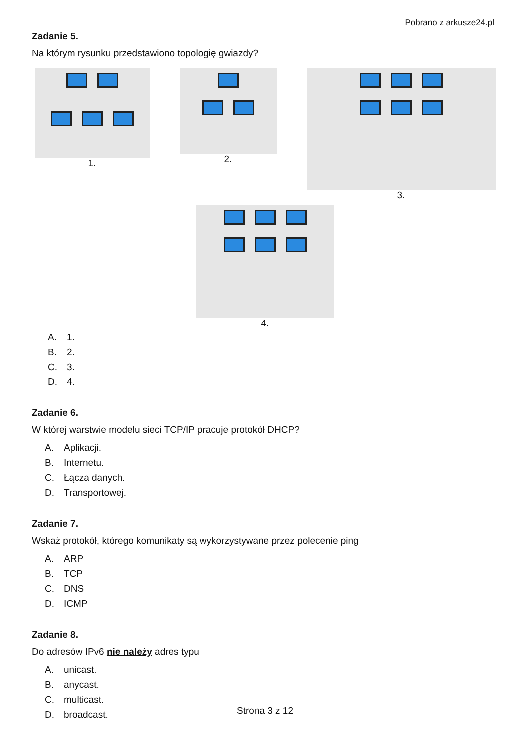Pobrano z arkusze24.pl
Zadanie 5.
Na którym rysunku przedstawiono topologię gwiazdy?
1.
2.
3.
4.
A. 1.
B. 2.
C. 3.
D. 4.
Zadanie 6.
W której warstwie modelu sieci TCP/IP pracuje protokół DHCP?
A. Aplikacji.
B. Internetu.
C. Łącza danych.
D. Transportowej.
Zadanie 7.
Wskaż protokół, którego komunikaty są wykorzystywane przez polecenie ping
A. ARP
B. TCP
C. DNS
D. ICMP
Zadanie 8.
Do adresów IPv6 nie należy adres typu
A. unicast.
B. anycast.
C. multicast.
D. broadcast.
Strona 3 z 12